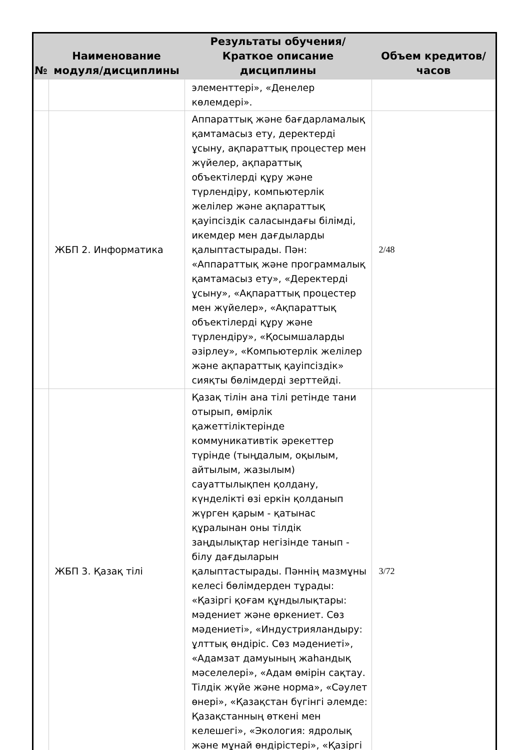| № | Наименование модуля/дисциплины | Результаты обучения/Краткое описание дисциплины | Объем кредитов/часов |
| --- | --- | --- | --- |
| | | элементтері», «Денелер көлемдері». | |
| | ЖБП 2. Информатика | Аппараттық және бағдарламалық қамтамасыз ету, деректерді ұсыну, ақпараттық процестер мен жүйелер, ақпараттық объектілерді құру және түрлендіру, компьютерлік желілер және ақпараттық қауіпсіздік саласындағы білімді, икемдер мен дағдыларды қалыптастырады. Пән: «Аппараттық және программалық қамтамасыз ету», «Деректерді ұсыну», «Ақпараттық процестер мен жүйелер», «Ақпараттық объектілерді құру және түрлендіру», «Қосымшаларды әзірлеу», «Компьютерлік желілер және ақпараттық қауіпсіздік» сияқты бөлімдерді зерттейді. | 2/48 |
| | ЖБП 3. Қазақ тілі | Қазақ тілін ана тілі ретінде тани отырып, өмірлік қажеттіліктерінде коммуникативтік әрекеттер түрінде (тыңдалым, оқылым, айтылым, жазылым) сауаттылықпен қолдану, күнделікті өзі еркін қолданып жүрген қарым - қатынас құралынан оны тілдік заңдылықтар негізінде танып - білу дағдыларын қалыптастырады. Пәннің мазмұны келесі бөлімдерден тұрады: «Қазіргі қоғам құндылықтары: мәдениет және өркениет. Сөз мәдениеті», «Индустрияландыру: ұлттық өндіріс. Сөз мәдениеті», «Адамзат дамуының жаһандық мәселелері», «Адам өмірін сақтау. Тілдік жүйе және норма», «Сәулет өнері», «Қазақстан бүгінгі әлемде: Қазақстанның өткені мен келешегі», «Экология: ядролық және мұнай өндірістері», «Қазіргі | 3/72 |